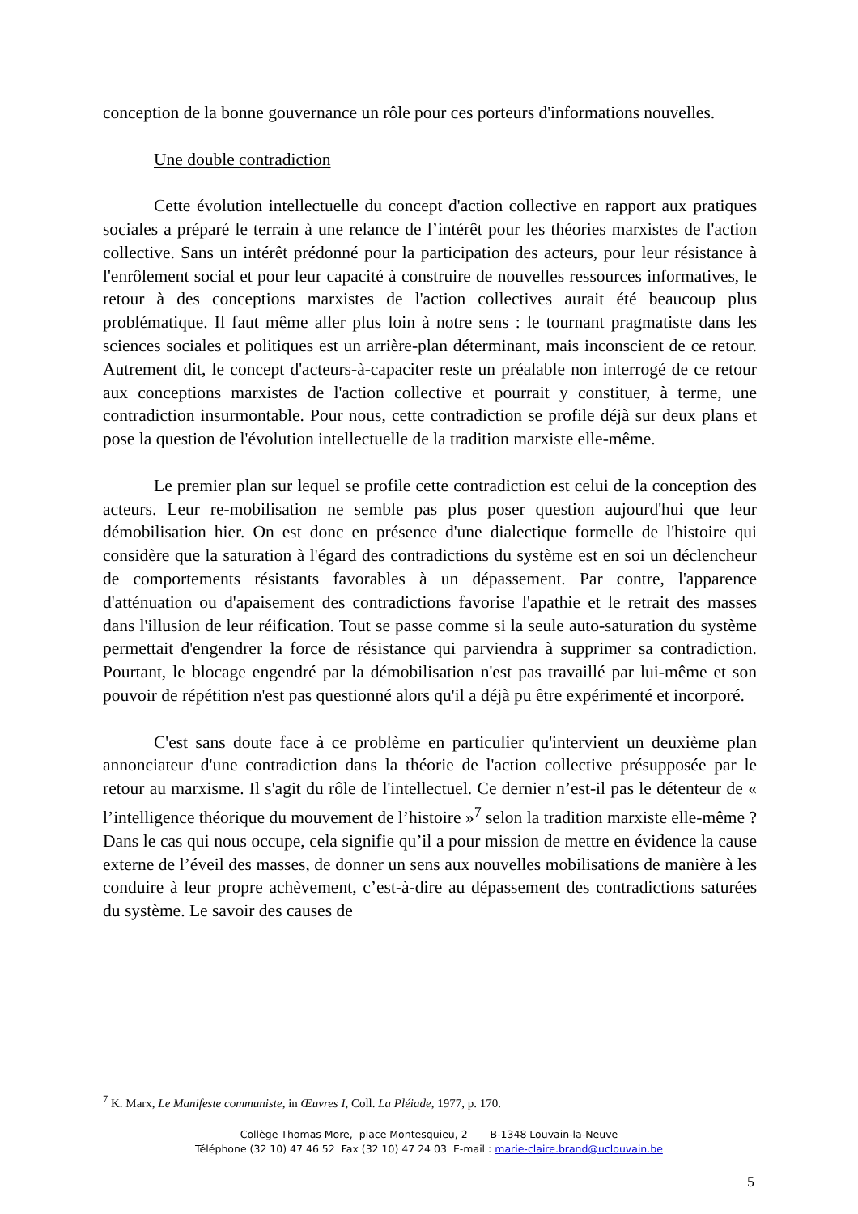conception de la bonne gouvernance un rôle pour ces porteurs d'informations nouvelles.
Une double contradiction
Cette évolution intellectuelle du concept d'action collective en rapport aux pratiques sociales a préparé le terrain à une relance de l’intérêt pour les théories marxistes de l'action collective. Sans un intérêt prédonné pour la participation des acteurs, pour leur résistance à l'enrôlement social et pour leur capacité à construire de nouvelles ressources informatives, le retour à des conceptions marxistes de l'action collectives aurait été beaucoup plus problématique. Il faut même aller plus loin à notre sens : le tournant pragmatiste dans les sciences sociales et politiques est un arrière-plan déterminant, mais inconscient de ce retour. Autrement dit, le concept d'acteurs-à-capaciter reste un préalable non interrogé de ce retour aux conceptions marxistes de l'action collective et pourrait y constituer, à terme, une contradiction insurmontable. Pour nous, cette contradiction se profile déjà sur deux plans et pose la question de l'évolution intellectuelle de la tradition marxiste elle-même.
Le premier plan sur lequel se profile cette contradiction est celui de la conception des acteurs. Leur re-mobilisation ne semble pas plus poser question aujourd'hui que leur démobilisation hier. On est donc en présence d'une dialectique formelle de l'histoire qui considère que la saturation à l'égard des contradictions du système est en soi un déclencheur de comportements résistants favorables à un dépassement. Par contre, l'apparence d'atténuation ou d'apaisement des contradictions favorise l'apathie et le retrait des masses dans l'illusion de leur réification. Tout se passe comme si la seule auto-saturation du système permettait d'engendrer la force de résistance qui parviendra à supprimer sa contradiction. Pourtant, le blocage engendré par la démobilisation n'est pas travaillé par lui-même et son pouvoir de répétition n'est pas questionné alors qu'il a déjà pu être expérimenté et incorporé.
C'est sans doute face à ce problème en particulier qu'intervient un deuxième plan annonciateur d'une contradiction dans la théorie de l'action collective présupposée par le retour au marxisme. Il s'agit du rôle de l'intellectuel. Ce dernier n’est-il pas le détenteur de « l’intelligence théorique du mouvement de l’histoire »<sup>7</sup> selon la tradition marxiste elle-même ? Dans le cas qui nous occupe, cela signifie qu’il a pour mission de mettre en évidence la cause externe de l’éveil des masses, de donner un sens aux nouvelles mobilisations de manière à les conduire à leur propre achèvement, c’est-à-dire au dépassement des contradictions saturées du système. Le savoir des causes de
<sup>7</sup> K. Marx, Le Manifeste communiste, in Œuvres I, Coll. La Pléiade, 1977, p. 170.
Collège Thomas More, place Montesquieu, 2 B-1348 Louvain-la-Neuve
Téléphone (32 10) 47 46 52 Fax (32 10) 47 24 03 E-mail : marie-claire.brand@uclouvain.be
5